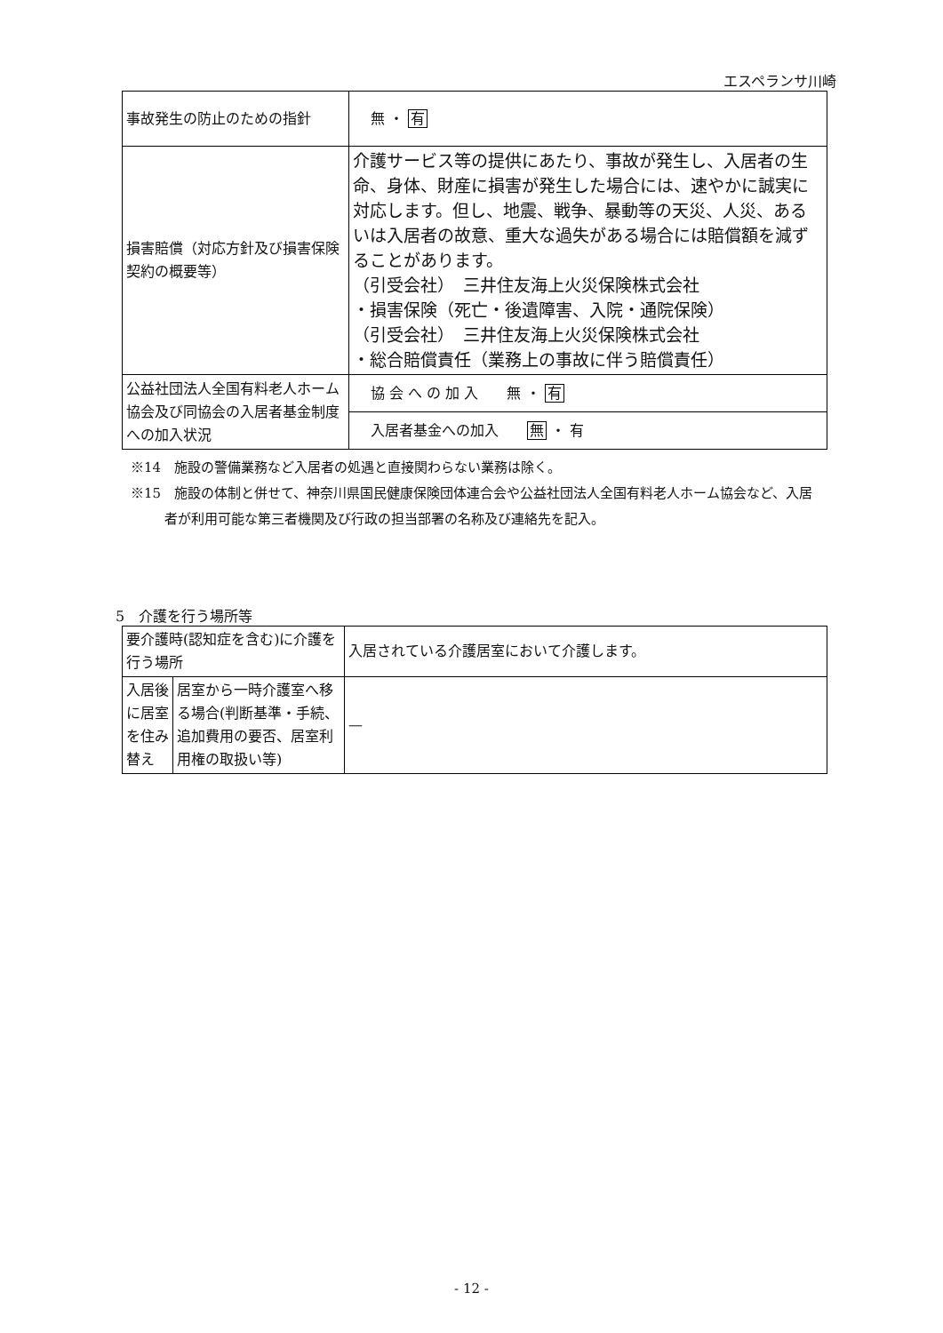エスペランサ川崎
| 事故発生の防止のための指針 | 無 ・ 有 |
| 損害賠償（対応方針及び損害保険契約の概要等） | 介護サービス等の提供にあたり、事故が発生し、入居者の生命、身体、財産に損害が発生した場合には、速やかに誠実に対応します。但し、地震、戦争、暴動等の天災、人災、あるいは入居者の故意、重大な過失がある場合には賠償額を減ずることがあります。 （引受会社） 三井住友海上火災保険株式会社 ・損害保険（死亡・後遺障害、入院・通院保険） （引受会社） 三井住友海上火災保険株式会社 ・総合賠償責任（業務上の事故に伴う賠償責任） |
| 公益社団法人全国有料老人ホーム協会及び同協会の入居者基金制度への加入状況 | 協 会 へ の 加 入 無 ・ 有 |
| | 入居者基金への加入 無 ・ 有 |
※14　施設の警備業務など入居者の処遇と直接関わらない業務は除く。
※15　施設の体制と併せて、神奈川県国民健康保険団体連合会や公益社団法人全国有料老人ホーム協会など、入居者が利用可能な第三者機関及び行政の担当部署の名称及び連絡先を記入。
5　介護を行う場所等
| 要介護時(認知症を含む)に介護を行う場所 | | 入居されている介護居室において介護します。 |
| 入居後に居室を住み替え | 居室から一時介護室へ移る場合(判断基準・手続、追加費用の要否、居室利用権の取扱い等) | — |
- 12 -